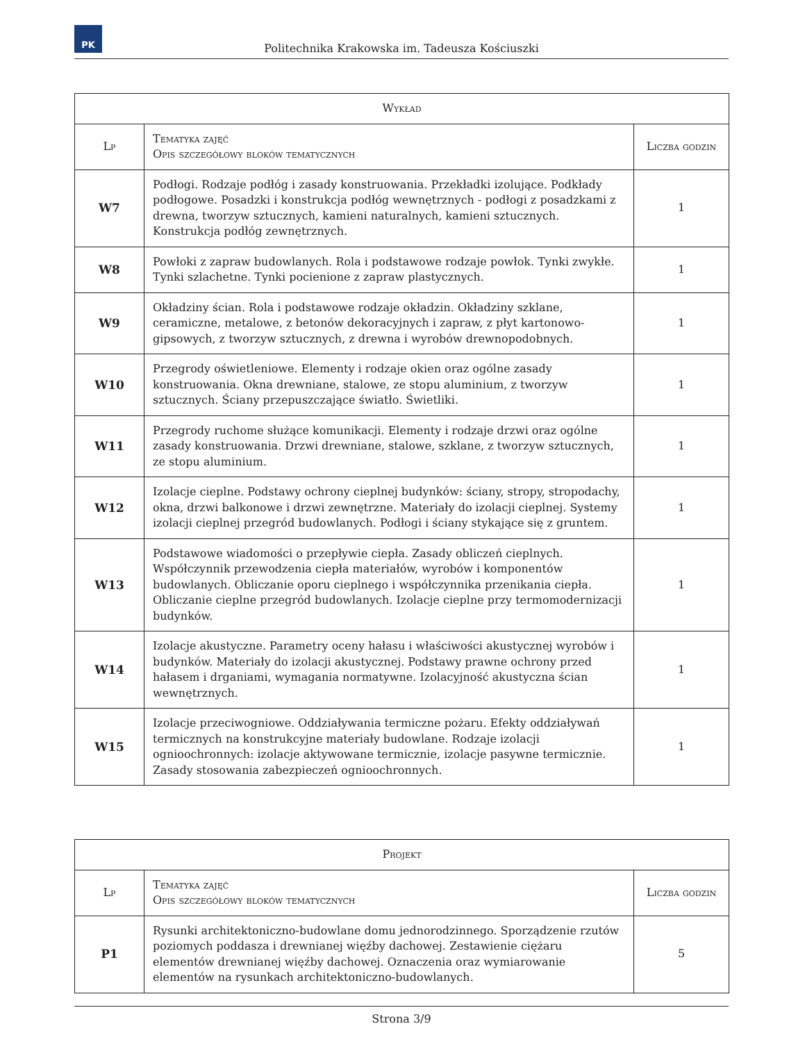PK
Politechnika Krakowska im. Tadeusza Kościuszki
| Wykład | | |
| --- | --- | --- |
| Lp | Tematyka zajęć Opis szczegółowy bloków tematycznych | Liczba godzin |
| W7 | Podłogi. Rodzaje podłóg i zasady konstruowania. Przekładki izolujące. Podkłady podłogowe. Posadzki i konstrukcja podłóg wewnętrznych - podłogi z posadzkami z drewna, tworzyw sztucznych, kamieni naturalnych, kamieni sztucznych. Konstrukcja podłóg zewnętrznych. | 1 |
| W8 | Powłoki z zapraw budowlanych. Rola i podstawowe rodzaje powłok. Tynki zwykłe. Tynki szlachetne. Tynki pocienione z zapraw plastycznych. | 1 |
| W9 | Okładziny ścian. Rola i podstawowe rodzaje okładzin. Okładziny szklane, ceramiczne, metalowe, z betonów dekoracyjnych i zapraw, z płyt kartonowo-gipsowych, z tworzyw sztucznych, z drewna i wyrobów drewnopodobnych. | 1 |
| W10 | Przegrody oświetleniowe. Elementy i rodzaje okien oraz ogólne zasady konstruowania. Okna drewniane, stalowe, ze stopu aluminium, z tworzyw sztucznych. Ściany przepuszczające światło. Świetliki. | 1 |
| W11 | Przegrody ruchome służące komunikacji. Elementy i rodzaje drzwi oraz ogólne zasady konstruowania. Drzwi drewniane, stalowe, szklane, z tworzyw sztucznych, ze stopu aluminium. | 1 |
| W12 | Izolacje cieplne. Podstawy ochrony cieplnej budynków: ściany, stropy, stropodachy, okna, drzwi balkonowe i drzwi zewnętrzne. Materiały do izolacji cieplnej. Systemy izolacji cieplnej przegród budowlanych. Podłogi i ściany stykające się z gruntem. | 1 |
| W13 | Podstawowe wiadomości o przepływie ciepła. Zasady obliczeń cieplnych. Współczynnik przewodzenia ciepła materiałów, wyrobów i komponentów budowlanych. Obliczanie oporu cieplnego i współczynnika przenikania ciepła. Obliczanie cieplne przegród budowlanych. Izolacje cieplne przy termomodernizacji budynków. | 1 |
| W14 | Izolacje akustyczne. Parametry oceny hałasu i właściwości akustycznej wyrobów i budynków. Materiały do izolacji akustycznej. Podstawy prawne ochrony przed hałasem i drganiami, wymagania normatywne. Izolacyjność akustyczna ścian wewnętrznych. | 1 |
| W15 | Izolacje przeciwogniowe. Oddziaływania termiczne pożaru. Efekty oddziaływań termicznych na konstrukcyjne materiały budowlane. Rodzaje izolacji ognioochronnych: izolacje aktywowane termicznie, izolacje pasywne termicznie. Zasady stosowania zabezpieczeń ognioochronnych. | 1 |
| Projekt | | |
| --- | --- | --- |
| Lp | Tematyka zajęć Opis szczegółowy bloków tematycznych | Liczba godzin |
| P1 | Rysunki architektoniczno-budowlane domu jednorodzinnego. Sporządzenie rzutów poziomych poddasza i drewnianej więźby dachowej. Zestawienie ciężaru elementów drewnianej więźby dachowej. Oznaczenia oraz wymiarowanie elementów na rysunkach architektoniczno-budowlanych. | 5 |
Strona 3/9